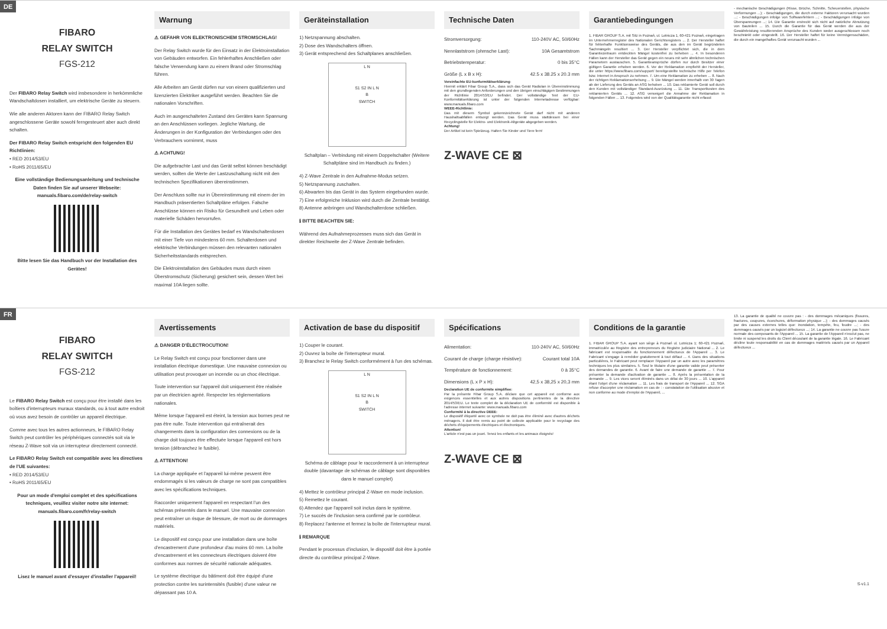DE
FIBARO
RELAY SWITCH
FGS-212
Der FIBARO Relay Switch wird insbesondere in herkömmliche Wandschaltdosen installiert, um elektrische Geräte zu steuern.
Wie alle anderen Aktoren kann der FIBARO Relay Switch angeschlossene Geräte sowohl ferngesteuert aber auch direkt schalten.
Der FIBARO Relay Switch entspricht den folgenden EU Richtlinien:
• RED 2014/53/EU
• RoHS 2011/65/EU
Eine vollständige Bedienungsanleitung und technische Daten finden Sie auf unserer Webseite: manuals.fibaro.com/de/relay-switch
Bitte lesen Sie das Handbuch vor der Installation des Gerätes!
Warnung
⚠ GEFAHR VON ELEKTRONISCHEM STROMSCHLAG!
Der Relay Switch wurde für den Einsatz in der Elektroinstallation von Gebäuden entworfen. Ein fehlerhaftes Anschließen oder falsche Verwendung kann zu einem Brand oder Stromschlag führen.
Alle Arbeiten am Gerät dürfen nur von einem qualifizierten und lizenzierten Elektriker ausgeführt werden. Beachten Sie die nationalen Vorschriften.
Auch im ausgeschalteten Zustand des Gerätes kann Spannung an den Anschlüssen vorliegen. Jegliche Wartung, die Änderungen in der Konfiguration der Verbindungen oder des Verbrauchers vornimmt, muss
⚠ ACHTUNG!
Die aufgebrachte Last und das Gerät selbst können beschädigt werden, sollten die Werte der Lastzuschaltung nicht mit den technischen Spezifikationen übereinstimmen.
Der Anschluss sollte nur in Übereinstimmung mit einem der im Handbuch präsentierten Schaltpläne erfolgen. Falsche Anschlüsse können ein Risiko für Gesundheit und Leben oder materielle Schäden hervorrufen.
Für die Installation des Gerätes bedarf es Wandschalterdosen mit einer Tiefe von mindestens 60 mm. Schalterdosen und elektrische Verbindungen müssen den relevanten nationalen Sicherheitsstandards entsprechen.
Die Elektroinstallation des Gebäudes muss durch einen Überstromschutz (Sicherung) gesichert sein, dessen Wert bei maximal 10A liegen sollte.
Geräteinstallation
1) Netzspannung abschalten.
2) Dose des Wandschalters öffnen.
3) Gerät entsprechend des Schaltplanes anschließen.
L N
S1 S2 IN L N
B
SWITCH
Schaltplan – Verbindung mit einem Doppelschalter (Weitere Schaltpläne sind im Handbuch zu finden.)
4) Z-Wave Zentrale in den Aufnahme-Modus setzen.
5) Netzspannung zuschalten.
6) Abwarten bis das Gerät in das System eingebunden wurde.
7) Eine erfolgreiche Inklusion wird durch die Zentrale bestätigt.
8) Antenne anbringen und Wandschalterdose schließen.
ℹ BITTE BEACHTEN SIE:
Während des Aufnahmeprozesses muss sich das Gerät in direkter Reichweite der Z-Wave Zentrale befinden.
Technische Daten
| Stromversorgung: | 110-240V AC, 50/60Hz |
| Nennlaststrom (ohmsche Last): | 10A Gesamtstrom |
| Betriebstemperatur: | 0 bis 35°C |
| Größe (L x B x H): | 42.5 x 38.25 x 20.3 mm |
Vereinfachte EU-konformitätserklärung:
Hiermit erklärt Fibar Group S.A., dass sich das Gerät Radiolan in Übereinstimmung mit den grundlegenden Anforderungen und den übrigen einschlägigen Bestimmungen der Richtlinie 2014/53/EU befindet. Der vollständige Text der EU-Konformitätserklärung ist unter der folgenden Internetadresse verfügbar: www.manuals.fibaro.com
WEEE-Richtlinie:
Das mit diesem Symbol gekennzeichnete Gerät darf nicht mit anderen Haushaltsabfällen entsorgt werden. Das Gerät muss stattdessen bei einer Recyclingstelle für Elektro- und Elektronik-Altgeräte abgegeben werden.
Achtung!
Der Artikel ist kein Spielzeug. Halten Sie Kinder und Tiere fern!
Z-WAVE CE ⊠
Garantiebedingungen
1. FIBAR GROUP S.A. mit Sitz in Poznań, ul. Lotnicza 1, 60-421 Poznań, eingetragen im Unternehmerregister des Nationalen Gerichtsregisters ... 2. Der Hersteller haftet für fehlerhafte Funktionsweise des Geräts, die aus den im Gerät begründeten Sachmängeln resultiert ... 3. Der Hersteller verpflichtet sich, die in dem Garantiezeitraum entdeckten Mängel kostenfrei zu beheben ... 4. In besonderen Fällen kann der Hersteller das Gerät gegen ein neues mit sehr ähnlichen technischen Parametern austauschen. 5. Garantieansprüche dürfen nur durch Besitzer einer gültigen Garantie erhoben werden. 6. Vor der Reklamation empfiehlt der Hersteller, die unter https://www.fibaro.com/support/ bereitgestellte technische Hilfe per Telefon bzw. Internet in Anspruch zu nehmen. 7. Um eine Reklamation zu erheben ... 8. Nach der richtigen Reklamationserhebung ... 9. Die Mängel werden innerhalb von 30 Tagen ab der Lieferung des Geräts an ASG behoben ... 10. Das reklamierte Gerät soll durch den Kunden mit vollständiger Standard-Ausrüstung ... 11. Die Transportkosten des reklamierten Geräts ... 12. ASG verweigert die Annahme der Reklamation in folgenden Fällen ... 13. Folgendes wird von der Qualitätsgarantie nicht erfasst:
- mechanische Beschädigungen (Risse, Brüche, Schnitte, Scheuerstellen, physische Verformungen ...); - Beschädigungen, die durch externe Faktoren verursacht wurden ...; - Beschädigungen infolge von Softwarefehlern ...; - Beschädigungen infolge von Überspannungen ...; 14. Die Garantie erstreckt sich nicht auf natürliche Abnutzung von Bauteilen ... 15. Durch die Garantie für das Gerät werden die aus der Gewährleistung resultierenden Ansprüche des Kunden weder ausgeschlossen noch beschränkt oder eingestellt. 16. Der Hersteller haftet für keine Vermögensschäden, die durch ein mangelhaftes Gerät verursacht wurden ...
FR
FIBARO
RELAY SWITCH
FGS-212
Le FIBARO Relay Switch est conçu pour être installé dans les boîtiers d'interrupteurs muraux standards, ou à tout autre endroit où vous avez besoin de contrôler un appareil électrique.
Comme avec tous les autres actionneurs, le FIBARO Relay Switch peut contrôler les périphériques connectés soit via le réseau Z-Wave soit via un interrupteur directement connecté.
Le FIBARO Relay Switch est compatible avec les directives de l'UE suivantes:
• RED 2014/53/EU
• RoHS 2011/65/EU
Pour un mode d'emploi complet et des spécifications techniques, veuillez visiter notre site internet: manuals.fibaro.com/fr/relay-switch
Lisez le manuel avant d'essayer d'installer l'appareil!
Avertissements
⚠ DANGER D'ÉLECTROCUTION!
Le Relay Switch est conçu pour fonctionner dans une installation électrique domestique. Une mauvaise connexion ou utilisation peut provoquer un incendie ou un choc électrique.
Toute intervention sur l'appareil doit uniquement être réalisée par un électricien agréé. Respecter les réglementations nationales.
Même lorsque l'appareil est éteint, la tension aux bornes peut ne pas être nulle. Toute intervention qui entraînerait des changements dans la configuration des connexions ou de la charge doit toujours être effectuée lorsque l'appareil est hors tension (débranchez le fusible).
⚠ ATTENTION!
La charge appliquée et l'appareil lui-même peuvent être endommagés si les valeurs de charge ne sont pas compatibles avec les spécifications techniques.
Raccorder uniquement l'appareil en respectant l'un des schémas présentés dans le manuel. Une mauvaise connexion peut entraîner un risque de blessure, de mort ou de dommages matériels.
Le dispositif est conçu pour une installation dans une boîte d'encastrement d'une profondeur d'au moins 60 mm. La boîte d'encastrement et les connecteurs électriques doivent être conformes aux normes de sécurité nationale adéquates.
Le système électrique du bâtiment doit être équipé d'une protection contre les surintensités (fusible) d'une valeur ne dépassant pas 10 A.
Activation de base du dispositif
1) Couper le courant.
2) Ouvrez la boîte de l'interrupteur mural.
3) Branchez le Relay Switch conformément à l'un des schémas.
L N
S1 S2 IN L N
B
SWITCH
Schéma de câblage pour le raccordement à un interrupteur double (davantage de schémas de câblage sont disponibles dans le manuel complet)
4) Mettez le contrôleur principal Z-Wave en mode inclusion.
5) Remettez le courant.
6) Attendez que l'appareil soit inclus dans le système.
7) Le succès de l'inclusion sera confirmé par le contrôleur.
8) Replacez l'antenne et fermez la boîte de l'interrupteur mural.
ℹ REMARQUE
Pendant le processus d'inclusion, le dispositif doit être à portée directe du contrôleur principal Z-Wave.
Spécifications
| Alimentation: | 110-240V AC, 50/60Hz |
| Courant de charge (charge résistive): | Courant total 10A |
| Température de fonctionnement: | 0 à 35°C |
| Dimensions (L x P x H): | 42,5 x 38,25 x 20,3 mm |
Declaration UE de conformite simplifiee:
Par la présente Fibar Group S.A. déclare que cet appareil est conforme aux exigences essentielles et aux autres dispositions pertinentes de la directive 2014/53/EU. Le texte complet de la déclaration UE de conformité est disponible à l'adresse internet suivante: www.manuals.fibaro.com
Conformité à la directive DEEE:
Le dispositif étiqueté avec ce symbole ne doit pas être éliminé avec d'autres déchets ménagers. Il doit être remis au point de collecte applicable pour le recyclage des déchets d'équipements électriques et électroniques.
Attention!
L'article n'est pas un jouet. Tenez les enfants et les animaux éloignés!
Z-WAVE CE ⊠
Conditions de la garantie
1. FIBAR GROUP S.A. ayant son siège à Poznań ul. Lotnicza 1; 60-421 Poznań, immatriculée au Registre des entrepreneurs du Registre judiciaire National ... 2. Le fabricant est responsable du fonctionnement défectueux de l'Appareil ... 3. Le Fabricant s'engage à remédier gratuitement à tout défaut ... 4. Dans des situations particulières, le Fabricant peut remplacer l'Appareil par un autre avec les paramètres techniques les plus similaires. 5. Seul le titulaire d'une garantie valide peut présenter des demandes de garantie. 6. Avant de faire une demande de garantie ... 7. Pour présenter la demande d'activation de garantie ... 8. Après la présentation de la demande ... 9. Les vices seront éliminés dans un délai de 30 jours ... 10. L'appareil étant l'objet d'une réclamation ... 11. Les frais de transport de l'Appareil ... 12. SGA refuse d'accepter une réclamation en cas de : - constatation de l'utilisation abusive et non conforme au mode d'emploi de l'Appareil, ...
13. La garantie de qualité ne couvre pas : - des dommages mécaniques (fissures, fractures, coupures, écorchures, déformation physique ...); - des dommages causés par des causes externes telles que: inondation, tempête, feu, foudre ...; - des dommages causés par un logiciel défectueux ...; 14. La garantie ne couvre pas l'usure normale des composants de l'Appareil ... 15. La garantie de l'Appareil n'exclut pas, ne limite ni suspend les droits du Client découlant de la garantie légale. 16. Le Fabricant décline toute responsabilité en cas de dommages matériels causés par un Appareil défectueux ...
S-v1.1